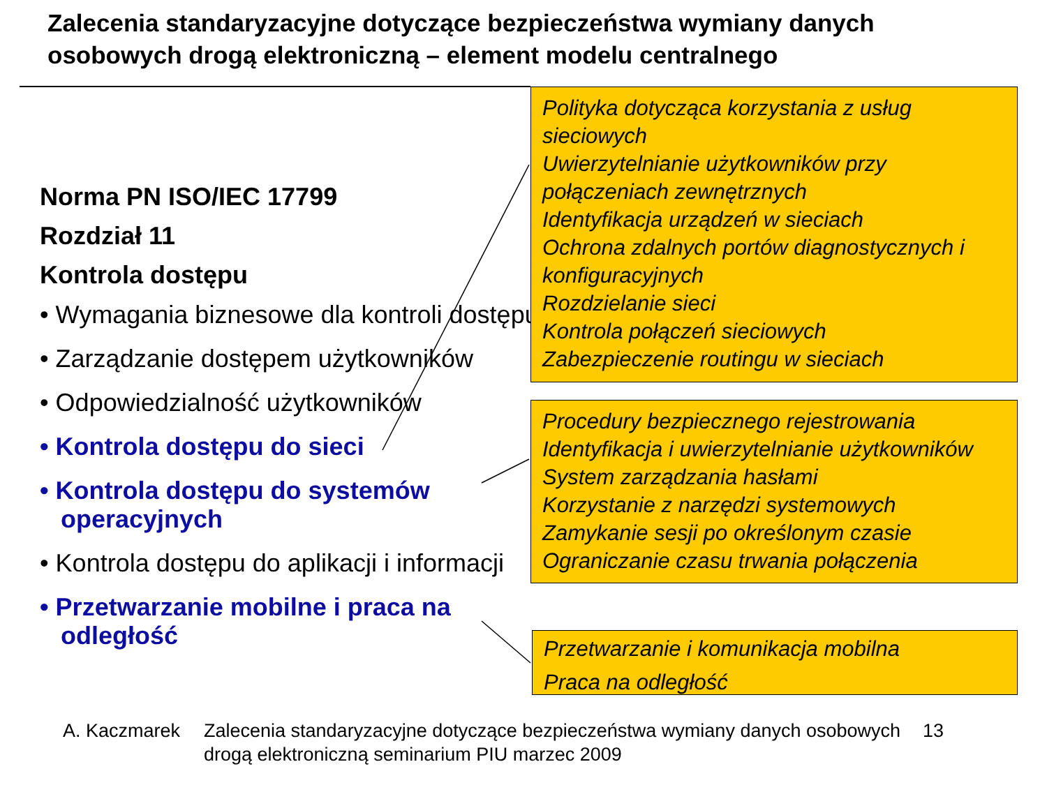Zalecenia standaryzacyjne dotyczące bezpieczeństwa wymiany danych
osobowych drogą elektroniczną – element modelu centralnego
Norma PN ISO/IEC 17799
Rozdział 11
Kontrola dostępu
• Wymagania biznesowe dla kontroli dostępu
• Zarządzanie dostępem użytkowników
• Odpowiedzialność użytkowników
• Kontrola dostępu do sieci
• Kontrola dostępu do systemów operacyjnych
• Kontrola dostępu do aplikacji i informacji
• Przetwarzanie mobilne i praca na odległość
Polityka dotycząca korzystania z usług sieciowych
Uwierzytelnianie użytkowników przy połączeniach zewnętrznych
Identyfikacja urządzeń w sieciach
Ochrona zdalnych portów diagnostycznych i konfiguracyjnych
Rozdzielanie sieci
Kontrola połączeń sieciowych
Zabezpieczenie routingu w sieciach
Procedury bezpiecznego rejestrowania
Identyfikacja i uwierzytelnianie użytkowników
System zarządzania hasłami
Korzystanie z narzędzi systemowych
Zamykanie sesji po określonym czasie
Ograniczanie czasu trwania połączenia
Przetwarzanie i komunikacja mobilna
Praca na odległość
A. Kaczmarek Zalecenia standaryzacyjne dotyczące bezpieczeństwa wymiany danych osobowych drogą elektroniczną seminarium PIU marzec 2009
13